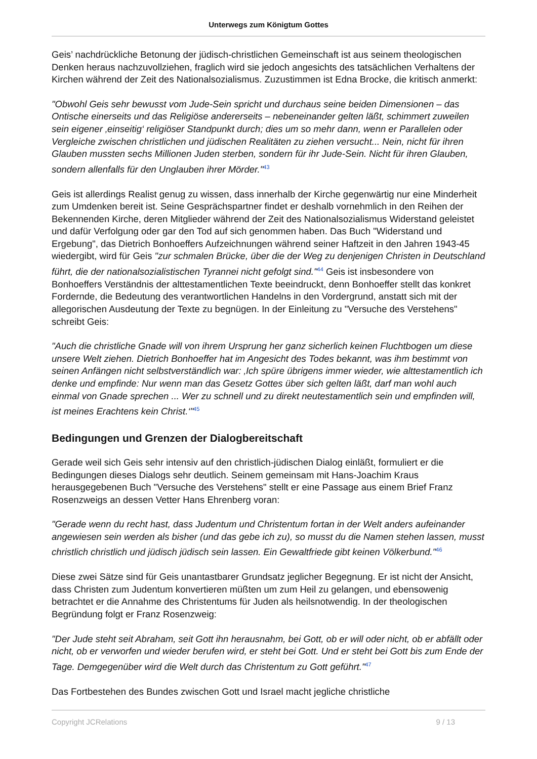Unterwegs zum Königtum Gottes
Geis’ nachdrückliche Betonung der jüdisch-christlichen Gemeinschaft ist aus seinem theologischen Denken heraus nachzuvollziehen, fraglich wird sie jedoch angesichts des tatsächlichen Verhaltens der Kirchen während der Zeit des Nationalsozialismus. Zuzustimmen ist Edna Brocke, die kritisch anmerkt:
"Obwohl Geis sehr bewusst vom Jude-Sein spricht und durchaus seine beiden Dimensionen – das Ontische einerseits und das Religiöse andererseits – nebeneinander gelten läßt, schimmert zuweilen sein eigener ‚einseitig‘ religiöser Standpunkt durch; dies um so mehr dann, wenn er Parallelen oder Vergleiche zwischen christlichen und jüdischen Realitäten zu ziehen versucht... Nein, nicht für ihren Glauben mussten sechs Millionen Juden sterben, sondern für ihr Jude-Sein. Nicht für ihren Glauben, sondern allenfalls für den Unglauben ihrer Mörder."<sup>43</sup>
Geis ist allerdings Realist genug zu wissen, dass innerhalb der Kirche gegenwärtig nur eine Minderheit zum Umdenken bereit ist. Seine Gesprächspartner findet er deshalb vornehmlich in den Reihen der Bekennenden Kirche, deren Mitglieder während der Zeit des Nationalsozialismus Widerstand geleistet und dafür Verfolgung oder gar den Tod auf sich genommen haben. Das Buch "Widerstand und Ergebung", das Dietrich Bonhoeffers Aufzeichnungen während seiner Haftzeit in den Jahren 1943-45 wiedergibt, wird für Geis "zur schmalen Brücke, über die der Weg zu denjenigen Christen in Deutschland führt, die der nationalsozialistischen Tyrannei nicht gefolgt sind."<sup>44</sup> Geis ist insbesondere von Bonhoeffers Verständnis der alttestamentlichen Texte beeindruckt, denn Bonhoeffer stellt das konkret Fordernde, die Bedeutung des verantwortlichen Handelns in den Vordergrund, anstatt sich mit der allegorischen Ausdeutung der Texte zu begnügen. In der Einleitung zu "Versuche des Verstehens" schreibt Geis:
"Auch die christliche Gnade will von ihrem Ursprung her ganz sicherlich keinen Fluchtbogen um diese unsere Welt ziehen. Dietrich Bonhoeffer hat im Angesicht des Todes bekannt, was ihm bestimmt von seinen Anfängen nicht selbstverständlich war: ‚Ich spüre übrigens immer wieder, wie alttestamentlich ich denke und empfinde: Nur wenn man das Gesetz Gottes über sich gelten läßt, darf man wohl auch einmal von Gnade sprechen ... Wer zu schnell und zu direkt neutestamentlich sein und empfinden will, ist meines Erachtens kein Christ.‘"<sup>45</sup>
Bedingungen und Grenzen der Dialogbereitschaft
Gerade weil sich Geis sehr intensiv auf den christlich-jüdischen Dialog einläßt, formuliert er die Bedingungen dieses Dialogs sehr deutlich. Seinem gemeinsam mit Hans-Joachim Kraus herausgegebenen Buch "Versuche des Verstehens" stellt er eine Passage aus einem Brief Franz Rosenzweigs an dessen Vetter Hans Ehrenberg voran:
"Gerade wenn du recht hast, dass Judentum und Christentum fortan in der Welt anders aufeinander angewiesen sein werden als bisher (und das gebe ich zu), so musst du die Namen stehen lassen, musst christlich christlich und jüdisch jüdisch sein lassen. Ein Gewaltfriede gibt keinen Völkerbund."<sup>46</sup>
Diese zwei Sätze sind für Geis unantastbarer Grundsatz jeglicher Begegnung. Er ist nicht der Ansicht, dass Christen zum Judentum konvertieren müßten um zum Heil zu gelangen, und ebensowenig betrachtet er die Annahme des Christentums für Juden als heilsnotwendig. In der theologischen Begründung folgt er Franz Rosenzweig:
"Der Jude steht seit Abraham, seit Gott ihn herausnahm, bei Gott, ob er will oder nicht, ob er abfällt oder nicht, ob er verworfen und wieder berufen wird, er steht bei Gott. Und er steht bei Gott bis zum Ende der Tage. Demgegenüber wird die Welt durch das Christentum zu Gott geführt."<sup>47</sup>
Das Fortbestehen des Bundes zwischen Gott und Israel macht jegliche christliche
Copyright JCRelations 9 / 13